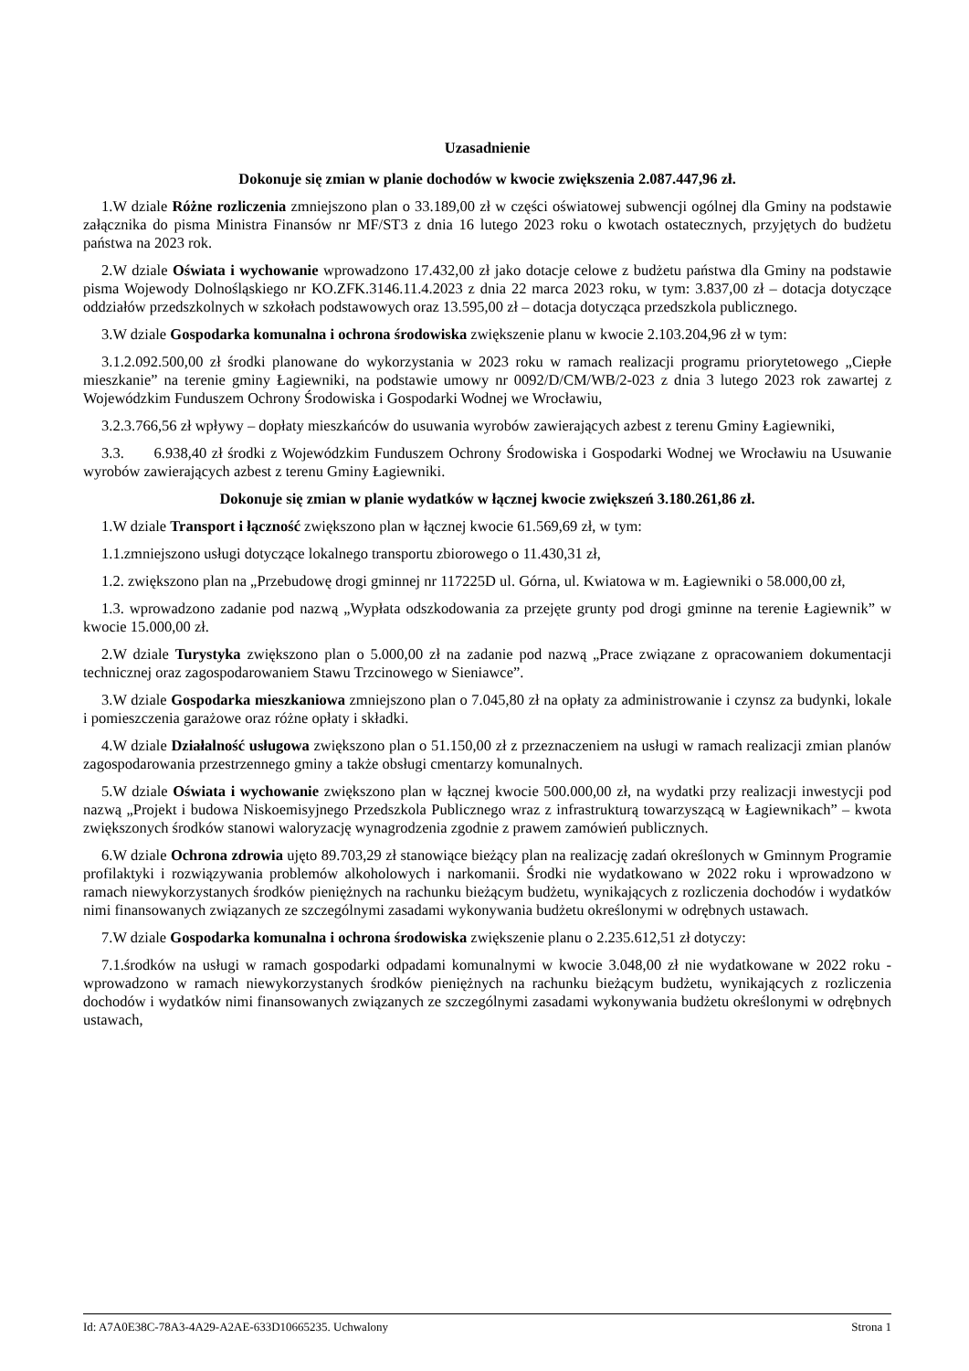Uzasadnienie
Dokonuje się zmian w planie dochodów w kwocie zwiększenia 2.087.447,96 zł.
1.W dziale Różne rozliczenia zmniejszono plan o 33.189,00 zł w części oświatowej subwencji ogólnej dla Gminy na podstawie załącznika do pisma Ministra Finansów nr MF/ST3 z dnia 16 lutego 2023 roku o kwotach ostatecznych, przyjętych do budżetu państwa na 2023 rok.
2.W dziale Oświata i wychowanie wprowadzono 17.432,00 zł jako dotacje celowe z budżetu państwa dla Gminy na podstawie pisma Wojewody Dolnośląskiego nr KO.ZFK.3146.11.4.2023 z dnia 22 marca 2023 roku, w tym: 3.837,00 zł – dotacja dotyczące oddziałów przedszkolnych w szkołach podstawowych oraz 13.595,00 zł – dotacja dotycząca przedszkola publicznego.
3.W dziale Gospodarka komunalna i ochrona środowiska zwiększenie planu w kwocie 2.103.204,96 zł w tym:
3.1.2.092.500,00 zł środki planowane do wykorzystania w 2023 roku w ramach realizacji programu priorytetowego „Ciepłe mieszkanie” na terenie gminy Łagiewniki, na podstawie umowy nr 0092/D/CM/WB/2-023 z dnia 3 lutego 2023 rok zawartej z Wojewódzkim Funduszem Ochrony Środowiska i Gospodarki Wodnej we Wrocławiu,
3.2.3.766,56 zł wpływy – dopłaty mieszkańców do usuwania wyrobów zawierających azbest z terenu Gminy Łagiewniki,
3.3. 6.938,40 zł środki z Wojewódzkim Funduszem Ochrony Środowiska i Gospodarki Wodnej we Wrocławiu na Usuwanie wyrobów zawierających azbest z terenu Gminy Łagiewniki.
Dokonuje się zmian w planie wydatków w łącznej kwocie zwiększeń 3.180.261,86 zł.
1.W dziale Transport i łączność zwiększono plan w łącznej kwocie 61.569,69 zł, w tym:
1.1.zmniejszono usługi dotyczące lokalnego transportu zbiorowego o 11.430,31 zł,
1.2. zwiększono plan na „Przebudowę drogi gminnej nr 117225D ul. Górna, ul. Kwiatowa w m. Łagiewniki o 58.000,00 zł,
1.3. wprowadzono zadanie pod nazwą „Wypłata odszkodowania za przejęte grunty pod drogi gminne na terenie Łagiewnik” w kwocie 15.000,00 zł.
2.W dziale Turystyka zwiększono plan o 5.000,00 zł na zadanie pod nazwą „Prace związane z opracowaniem dokumentacji technicznej oraz zagospodarowaniem Stawu Trzcinowego w Sieniawce”.
3.W dziale Gospodarka mieszkaniowa zmniejszono plan o 7.045,80 zł na opłaty za administrowanie i czynsz za budynki, lokale i pomieszczenia garażowe oraz różne opłaty i składki.
4.W dziale Działalność usługowa zwiększono plan o 51.150,00 zł z przeznaczeniem na usługi w ramach realizacji zmian planów zagospodarowania przestrzennego gminy a także obsługi cmentarzy komunalnych.
5.W dziale Oświata i wychowanie zwiększono plan w łącznej kwocie 500.000,00 zł, na wydatki przy realizacji inwestycji pod nazwą „Projekt i budowa Niskoemisyjnego Przedszkola Publicznego wraz z infrastrukturą towarzyszącą w Łagiewnikach” – kwota zwiększonych środków stanowi waloryzację wynagrodzenia zgodnie z prawem zamówień publicznych.
6.W dziale Ochrona zdrowia ujęto 89.703,29 zł stanowiące bieżący plan na realizację zadań określonych w Gminnym Programie profilaktyki i rozwiązywania problemów alkoholowych i narkomanii. Środki nie wydatkowano w 2022 roku i wprowadzono w ramach niewykorzystanych środków pieniężnych na rachunku bieżącym budżetu, wynikających z rozliczenia dochodów i wydatków nimi finansowanych związanych ze szczególnymi zasadami wykonywania budżetu określonymi w odrębnych ustawach.
7.W dziale Gospodarka komunalna i ochrona środowiska zwiększenie planu o 2.235.612,51 zł dotyczy:
7.1.środków na usługi w ramach gospodarki odpadami komunalnymi w kwocie 3.048,00 zł nie wydatkowane w 2022 roku - wprowadzono w ramach niewykorzystanych środków pieniężnych na rachunku bieżącym budżetu, wynikających z rozliczenia dochodów i wydatków nimi finansowanych związanych ze szczególnymi zasadami wykonywania budżetu określonymi w odrębnych ustawach,
Id: A7A0E38C-78A3-4A29-A2AE-633D10665235. Uchwalony Strona 1